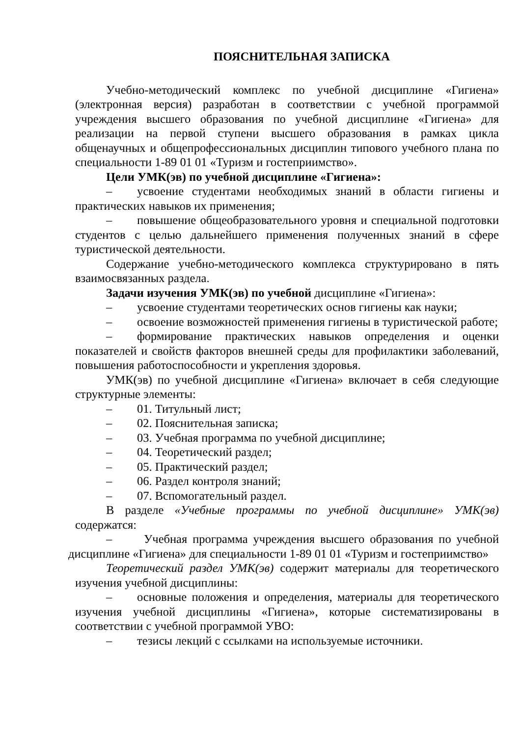ПОЯСНИТЕЛЬНАЯ ЗАПИСКА
Учебно-методический комплекс по учебной дисциплине «Гигиена» (электронная версия) разработан в соответствии с учебной программой учреждения высшего образования по учебной дисциплине «Гигиена» для реализации на первой ступени высшего образования в рамках цикла общенаучных и общепрофессиональных дисциплин типового учебного плана по специальности 1-89 01 01 «Туризм и гостеприимство».
Цели УМК(эв) по учебной дисциплине «Гигиена»:
– усвоение студентами необходимых знаний в области гигиены и практических навыков их применения;
– повышение общеобразовательного уровня и специальной подготовки студентов с целью дальнейшего применения полученных знаний в сфере туристической деятельности.
Содержание учебно-методического комплекса структурировано в пять взаимосвязанных раздела.
Задачи изучения УМК(эв) по учебной дисциплине «Гигиена»:
– усвоение студентами теоретических основ гигиены как науки;
– освоение возможностей применения гигиены в туристической работе;
– формирование практических навыков определения и оценки показателей и свойств факторов внешней среды для профилактики заболеваний, повышения работоспособности и укрепления здоровья.
УМК(эв) по учебной дисциплине «Гигиена» включает в себя следующие структурные элементы:
– 01. Титульный лист;
– 02. Пояснительная записка;
– 03. Учебная программа по учебной дисциплине;
– 04. Теоретический раздел;
– 05. Практический раздел;
– 06. Раздел контроля знаний;
– 07. Вспомогательный раздел.
В разделе «Учебные программы по учебной дисциплине» УМК(эв) содержатся:
– Учебная программа учреждения высшего образования по учебной дисциплине «Гигиена» для специальности 1-89 01 01 «Туризм и гостеприимство»
Теоретический раздел УМК(эв) содержит материалы для теоретического изучения учебной дисциплины:
– основные положения и определения, материалы для теоретического изучения учебной дисциплины «Гигиена», которые систематизированы в соответствии с учебной программой УВО:
– тезисы лекций с ссылками на используемые источники.